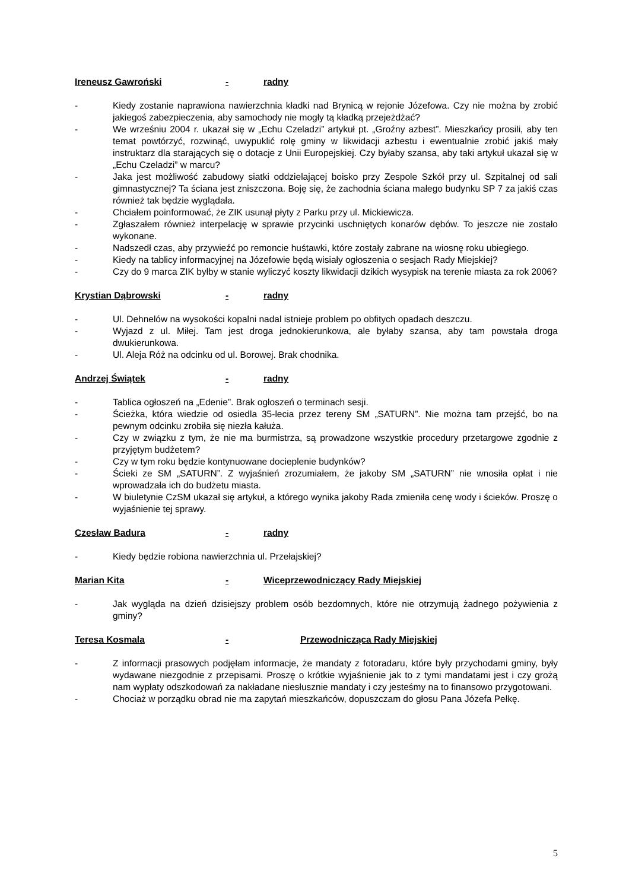Ireneusz Gawroński - radny
- Kiedy zostanie naprawiona nawierzchnia kładki nad Brynicą w rejonie Józefowa. Czy nie można by zrobić jakiegoś zabezpieczenia, aby samochody nie mogły tą kładką przejeżdżać?
- We wrześniu 2004 r. ukazał się w „Echu Czeladzi” artykuł pt. „Groźny azbest”. Mieszkańcy prosili, aby ten temat powtórzyć, rozwinąć, uwypuklić rolę gminy w likwidacji azbestu i ewentualnie zrobić jakiś mały instruktarz dla starających się o dotacje z Unii Europejskiej. Czy byłaby szansa, aby taki artykuł ukazał się w „Echu Czeladzi” w marcu?
- Jaka jest możliwość zabudowy siatki oddzielającej boisko przy Zespole Szkół przy ul. Szpitalnej od sali gimnastycznej? Ta ściana jest zniszczona. Boję się, że zachodnia ściana małego budynku SP 7 za jakiś czas również tak będzie wyglądała.
- Chciałem poinformować, że ZIK usunął płyty z Parku przy ul. Mickiewicza.
- Zgłaszałem również interpelację w sprawie przycinki uschniętych konarów dębów. To jeszcze nie zostało wykonane.
- Nadszedł czas, aby przywieźć po remoncie huśtawki, które zostały zabrane na wiosnę roku ubiegłego.
- Kiedy na tablicy informacyjnej na Józefowie będą wisiały ogłoszenia o sesjach Rady Miejskiej?
- Czy do 9 marca ZIK byłby w stanie wyliczyć koszty likwidacji dzikich wysypisk na terenie miasta za rok 2006?
Krystian Dąbrowski - radny
- Ul. Dehnelów na wysokości kopalni nadal istnieje problem po obfitych opadach deszczu.
- Wyjazd z ul. Miłej. Tam jest droga jednokierunkowa, ale byłaby szansa, aby tam powstała droga dwukierunkowa.
- Ul. Aleja Róż na odcinku od ul. Borowej. Brak chodnika.
Andrzej Świątek - radny
- Tablica ogłoszeń na „Edenie”. Brak ogłoszeń o terminach sesji.
- Ścieżka, która wiedzie od osiedla 35-lecia przez tereny SM „SATURN”. Nie można tam przejść, bo na pewnym odcinku zrobiła się niezła kałuża.
- Czy w związku z tym, że nie ma burmistrza, są prowadzone wszystkie procedury przetargowe zgodnie z przyjętym budżetem?
- Czy w tym roku będzie kontynuowane docieplenie budynków?
- Ścieki ze SM „SATURN”. Z wyjaśnień zrozumiałem, że jakoby SM „SATURN” nie wnosiła opłat i nie wprowadzała ich do budżetu miasta.
- W biuletynie CzSM ukazał się artykuł, a którego wynika jakoby Rada zmieniła cenę wody i ścieków. Proszę o wyjaśnienie tej sprawy.
Czesław Badura - radny
- Kiedy będzie robiona nawierzchnia ul. Przełajskiej?
Marian Kita - Wiceprzewodniczący Rady Miejskiej
- Jak wygląda na dzień dzisiejszy problem osób bezdomnych, które nie otrzymują żadnego pożywienia z gminy?
Teresa Kosmala - Przewodnicząca Rady Miejskiej
- Z informacji prasowych podjęłam informacje, że mandaty z fotoradaru, które były przychodami gminy, były wydawane niezgodnie z przepisami. Proszę o krótkie wyjaśnienie jak to z tymi mandatami jest i czy grożą nam wypłaty odszkodowań za nakładane niesłusznie mandaty i czy jesteśmy na to finansowo przygotowani.
- Chociaż w porządku obrad nie ma zapytań mieszkańców, dopuszczam do głosu Pana Józefa Pełkę.
5